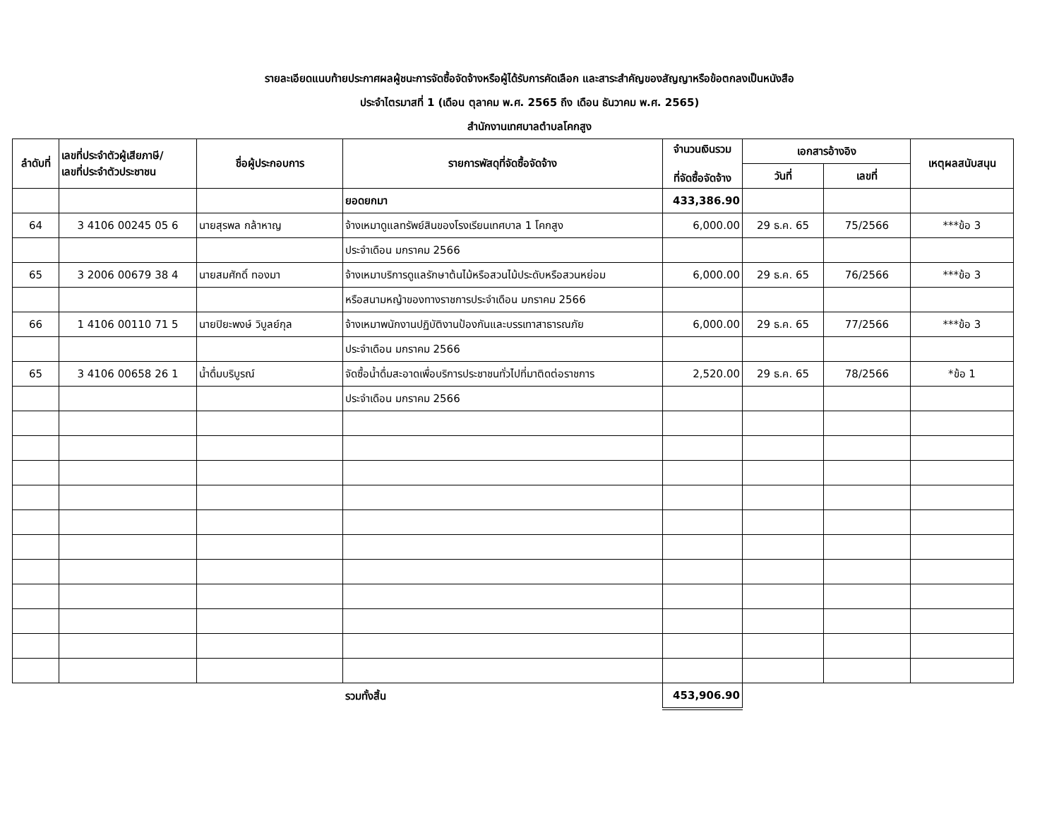รายละเอียดแนบท้ายประกาศผลผู้ชนะการจัดซื้อจัดจ้างหรือผู้ได้รับการคัดเลือก และสาระสำคัญของสัญญาหรือข้อตกลงเป็นหนังสือ
ประจำไตรมาสที่ 1 (เดือน ตุลาคม พ.ศ. 2565 ถึง เดือน ธันวาคม พ.ศ. 2565)
สำนักงานเทศบาลตำบลโคกสูง
| ลำดับที่ | เลขที่ประจำตัวผู้เสียภาษี/ เลขที่ประจำตัวประชาชน | ชื่อผู้ประกอบการ | รายการพัสดุที่จัดซื้อจัดจ้าง | จำนวนเงินรวม ที่จัดซื้อจัดจ้าง | เอกสารอ้างอิง | | เหตุผลสนับสนุน |
| --- | --- | --- | --- | --- | --- | --- | --- |
| | | | | | วันที่ | เลขที่ | |
| | | | ยอดยกมา | 433,386.90 | | | |
| 64 | 3 4106 00245 05 6 | นายสุรพล กล้าหาญ | จ้างเหมาดูแลทรัพย์สินของโรงเรียนเทศบาล 1 โคกสูง | 6,000.00 | 29 ธ.ค. 65 | 75/2566 | ***ข้อ 3 |
| | | | ประจำเดือน มกราคม 2566 | | | | |
| 65 | 3 2006 00679 38 4 | นายสมศักดิ์ ทองมา | จ้างเหมาบริการดูแลรักษาต้นไม้หรือสวนไม้ประดับหรือสวนหย่อม | 6,000.00 | 29 ธ.ค. 65 | 76/2566 | ***ข้อ 3 |
| | | | หรือสนามหญ้าของทางราชการประจำเดือน มกราคม 2566 | | | | |
| 66 | 1 4106 00110 71 5 | นายปิยะพงษ์ วิบูลย์กุล | จ้างเหมาพนักงานปฏิบัติงานป้องกันและบรรเทาสาธารณภัย | 6,000.00 | 29 ธ.ค. 65 | 77/2566 | ***ข้อ 3 |
| | | | ประจำเดือน มกราคม 2566 | | | | |
| 65 | 3 4106 00658 26 1 | น้ำดื่มบริบูรณ์ | จัดซื้อน้ำดื่มสะอาดเพื่อบริการประชาชนทั่วไปที่มาติดต่อราชการ | 2,520.00 | 29 ธ.ค. 65 | 78/2566 | *ข้อ 1 |
| | | | ประจำเดือน มกราคม 2566 | | | | |
| | | | รวมทั้งสิ้น | 453,906.90 | | | |